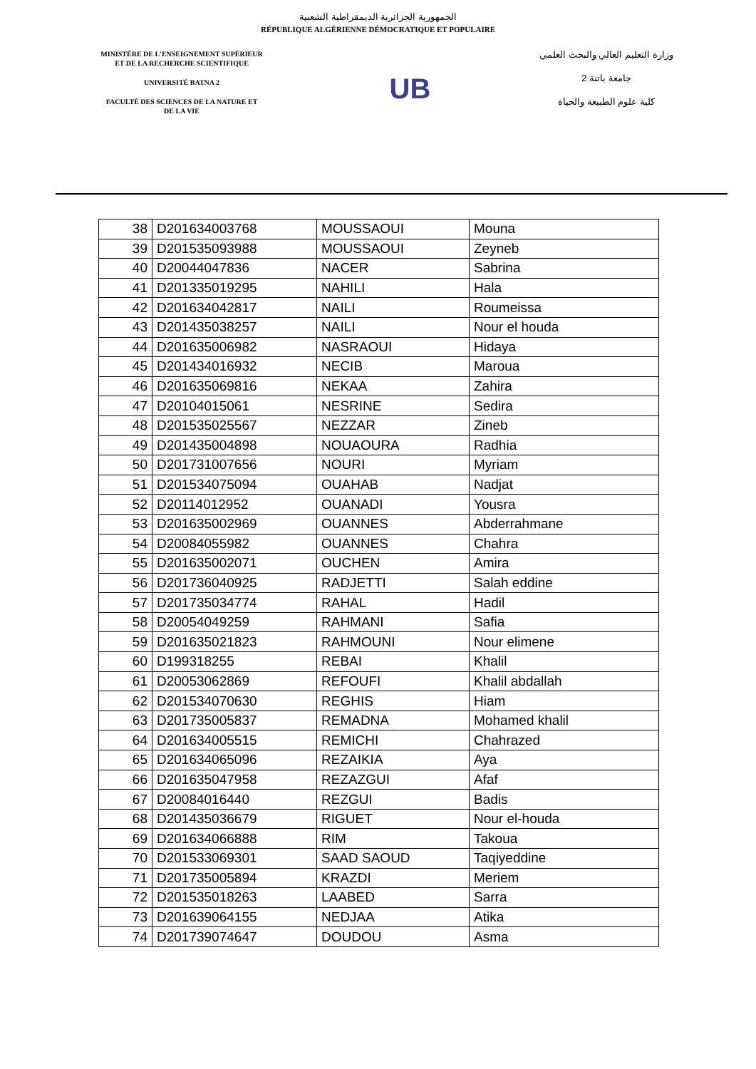الجمهورية الجزائرية الديمقراطية الشعبية
RÉPUBLIQUE ALGÉRIENNE DÉMOCRATIQUE ET POPULAIRE
MINISTÈRE DE L'ENSEIGNEMENT SUPÉRIEUR
ET DE LA RECHERCHE SCIENTIFIQUE
UNIVERSITÉ BATNA 2
FACULTÉ DES SCIENCES DE LA NATURE ET
DE LA VIE
UB
وزارة التعليم العالي والبحث العلمي
جامعة باتنة 2
كلية علوم الطبيعة والحياة
| 38 | D201634003768 | MOUSSAOUI | Mouna |
| 39 | D201535093988 | MOUSSAOUI | Zeyneb |
| 40 | D20044047836 | NACER | Sabrina |
| 41 | D201335019295 | NAHILI | Hala |
| 42 | D201634042817 | NAILI | Roumeissa |
| 43 | D201435038257 | NAILI | Nour el houda |
| 44 | D201635006982 | NASRAOUI | Hidaya |
| 45 | D201434016932 | NECIB | Maroua |
| 46 | D201635069816 | NEKAA | Zahira |
| 47 | D20104015061 | NESRINE | Sedira |
| 48 | D201535025567 | NEZZAR | Zineb |
| 49 | D201435004898 | NOUAOURA | Radhia |
| 50 | D201731007656 | NOURI | Myriam |
| 51 | D201534075094 | OUAHAB | Nadjat |
| 52 | D20114012952 | OUANADI | Yousra |
| 53 | D201635002969 | OUANNES | Abderrahmane |
| 54 | D20084055982 | OUANNES | Chahra |
| 55 | D201635002071 | OUCHEN | Amira |
| 56 | D201736040925 | RADJETTI | Salah eddine |
| 57 | D201735034774 | RAHAL | Hadil |
| 58 | D20054049259 | RAHMANI | Safia |
| 59 | D201635021823 | RAHMOUNI | Nour elimene |
| 60 | D199318255 | REBAI | Khalil |
| 61 | D20053062869 | REFOUFI | Khalil abdallah |
| 62 | D201534070630 | REGHIS | Hiam |
| 63 | D201735005837 | REMADNA | Mohamed khalil |
| 64 | D201634005515 | REMICHI | Chahrazed |
| 65 | D201634065096 | REZAIKIA | Aya |
| 66 | D201635047958 | REZAZGUI | Afaf |
| 67 | D20084016440 | REZGUI | Badis |
| 68 | D201435036679 | RIGUET | Nour el-houda |
| 69 | D201634066888 | RIM | Takoua |
| 70 | D201533069301 | SAAD SAOUD | Taqiyeddine |
| 71 | D201735005894 | KRAZDI | Meriem |
| 72 | D201535018263 | LAABED | Sarra |
| 73 | D201639064155 | NEDJAA | Atika |
| 74 | D201739074647 | DOUDOU | Asma |